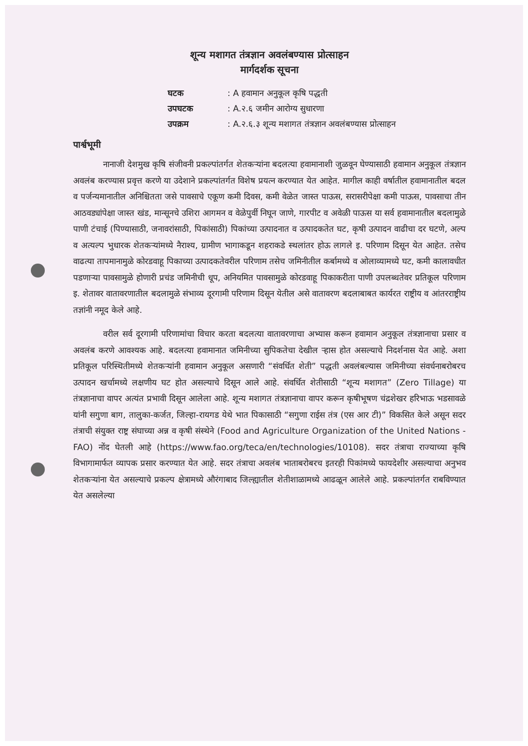शून्य मशागत तंत्रज्ञान अवलंबण्यास प्रोत्साहन
मार्गदर्शक सूचना
| घटक | : A हवामान अनुकूल कृषि पद्धती |
| उपघटक | : A.२.६ जमीन आरोग्य सुधारणा |
| उपक्रम | : A.२.६.३ शून्य मशागत तंत्रज्ञान अवलंबण्यास प्रोत्साहन |
पार्श्वभूमी
नानाजी देशमुख कृषि संजीवनी प्रकल्पांतर्गत शेतकऱ्यांना बदलत्या हवामानाशी जुळवून घेण्यासाठी हवामान अनुकूल तंत्रज्ञान अवलंब करण्यास प्रवृत्त करणे या उदेशाने प्रकल्पांतर्गत विशेष प्रयत्न करण्यात येत आहेत. मागील काही वर्षातील हवामानातील बदल व पर्जन्यमानातील अनिश्चितता जसे पावसाचे एकूण कमी दिवस, कमी वेळेत जास्त पाऊस, सरासरीपेक्षा कमी पाऊस, पावसाचा तीन आठवड्यांपेक्षा जास्त खंड, मान्सूनचे उशिरा आगमन व वेळेपुर्वी निघून जाणे, गारपीट व अवेळी पाऊस या सर्व हवामानातील बदलामुळे पाणी टंचाई (पिण्यासाठी, जनावरांसाठी, पिकांसाठी) पिकांच्या उत्पादनात व उत्पादकतेत घट, कृषी उत्पादन वाढीचा दर घटणे, अल्प व अत्यल्प भुधारक शेतकऱ्यांमध्ये नैराश्य, ग्रामीण भागाकडून शहराकडे स्थलांतर होऊ लागले इ. परिणाम दिसून येत आहेत. तसेच वाढत्या तापमानामुळे कोरडवाहू पिकाच्या उत्पादकतेवरील परिणाम तसेच जमिनीतील कर्बामध्ये व ओलाव्यामध्ये घट, कमी कालावधीत पडणाऱ्या पावसामुळे होणारी प्रचंड जमिनीची धूप, अनियमित पावसामुळे कोरडवाहू पिकाकरीता पाणी उपलब्धतेवर प्रतिकूल परिणाम इ. शेतावर वातावरणातील बदलामुळे संभाव्य दूरगामी परिणाम दिसून येतील असे वातावरण बदलाबाबत कार्यरत राष्ट्रीय व आंतरराष्ट्रीय तज्ञांनी नमूद केले आहे.
वरील सर्व दूरगामी परिणामांचा विचार करता बदलत्या वातावरणाचा अभ्यास करून हवामान अनुकूल तंत्रज्ञानाचा प्रसार व अवलंब करणे आवश्यक आहे. बदलत्या हवामानात जमिनीच्या सुपिकतेचा देखील ऱ्हास होत असल्याचे निदर्शनास येत आहे. अशा प्रतिकूल परिस्थितीमध्ये शेतकऱ्यांनी हवामान अनुकूल असणारी “संवर्धित शेती” पद्धती अवलंबल्यास जमिनीच्या संवर्धनाबरोबरच उत्पादन खर्चामध्ये लक्षणीय घट होत असल्याचे दिसून आले आहे. संवर्धित शेतीसाठी “शून्य मशागत” (Zero Tillage) या तंत्रज्ञानाचा वापर अत्यंत प्रभावी दिसून आलेला आहे. शून्य मशागत तंत्रज्ञानाचा वापर करून कृषीभूषण चंद्रशेखर हरिभाऊ भडसावळे यांनी सगुणा बाग, तालुका-कर्जत, जिल्हा-रायगड येथे भात पिकासाठी “सगुणा राईस तंत्र (एस आर टी)” विकसित केले असून सदर तंत्राची संयुक्त राष्ट्र संघाच्या अन्न व कृषी संस्थेने (Food and Agriculture Organization of the United Nations - FAO) नोंद घेतली आहे (https://www.fao.org/teca/en/technologies/10108). सदर तंत्राचा राज्याच्या कृषि विभागामार्फत व्यापक प्रसार करण्यात येत आहे. सदर तंत्राचा अवलंब भाताबरोबरच इतरही पिकांमध्ये फायदेशीर असल्याचा अनुभव शेतकऱ्यांना येत असल्याचे प्रकल्प क्षेत्रामध्ये औरंगाबाद जिल्ह्यातील शेतीशाळामध्ये आढळून आलेले आहे. प्रकल्पांतर्गत राबविण्यात येत असलेल्या